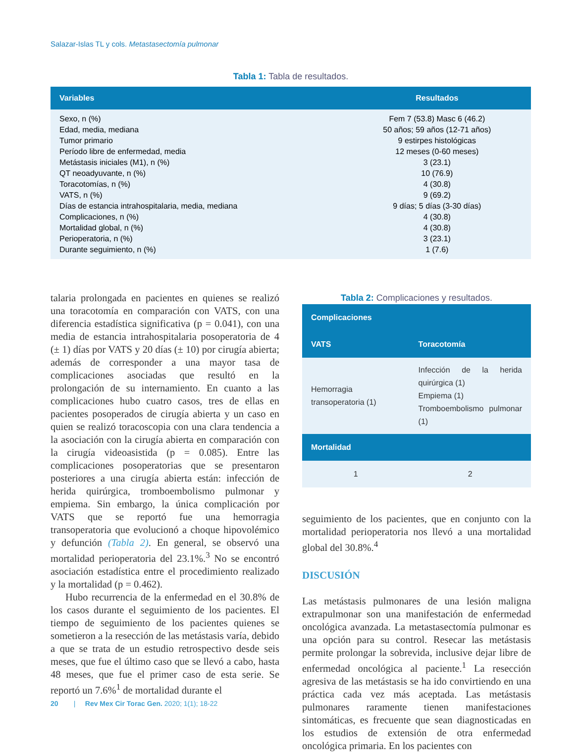Salazar-Islas TL y cols. Metastasectomía pulmonar
Tabla 1: Tabla de resultados.
| Variables | Resultados |
| --- | --- |
| Sexo, n (%) | Fem 7 (53.8) Masc 6 (46.2) |
| Edad, media, mediana | 50 años; 59 años (12-71 años) |
| Tumor primario | 9 estirpes histológicas |
| Período libre de enfermedad, media | 12 meses (0-60 meses) |
| Metástasis iniciales (M1), n (%) | 3 (23.1) |
| QT neoadyuvante, n (%) | 10 (76.9) |
| Toracotomías, n (%) | 4 (30.8) |
| VATS, n (%) | 9 (69.2) |
| Días de estancia intrahospitalaria, media, mediana | 9 días; 5 días (3-30 días) |
| Complicaciones, n (%) | 4 (30.8) |
| Mortalidad global, n (%) | 4 (30.8) |
| Perioperatoria, n (%) | 3 (23.1) |
| Durante seguimiento, n (%) | 1 (7.6) |
talaria prolongada en pacientes en quienes se realizó una toracotomía en comparación con VATS, con una diferencia estadística significativa (p = 0.041), con una media de estancia intrahospitalaria posoperatoria de 4 (± 1) días por VATS y 20 días (± 10) por cirugía abierta; además de corresponder a una mayor tasa de complicaciones asociadas que resultó en la prolongación de su internamiento. En cuanto a las complicaciones hubo cuatro casos, tres de ellas en pacientes posoperados de cirugía abierta y un caso en quien se realizó toracoscopia con una clara tendencia a la asociación con la cirugía abierta en comparación con la cirugía videoasistida (p = 0.085). Entre las complicaciones posoperatorias que se presentaron posteriores a una cirugía abierta están: infección de herida quirúrgica, tromboembolismo pulmonar y empiema. Sin embargo, la única complicación por VATS que se reportó fue una hemorragia transoperatoria que evolucionó a choque hipovolémico y defunción (Tabla 2). En general, se observó una mortalidad perioperatoria del 23.1%.<sup>3</sup> No se encontró asociación estadística entre el procedimiento realizado y la mortalidad (p = 0.462).
Hubo recurrencia de la enfermedad en el 30.8% de los casos durante el seguimiento de los pacientes. El tiempo de seguimiento de los pacientes quienes se sometieron a la resección de las metástasis varía, debido a que se trata de un estudio retrospectivo desde seis meses, que fue el último caso que se llevó a cabo, hasta 48 meses, que fue el primer caso de esta serie. Se reportó un 7.6%<sup>1</sup> de mortalidad durante el
Tabla 2: Complicaciones y resultados.
| Complicaciones | |
| --- | --- |
| VATS | Toracotomía |
| Hemorragia transoperatoria (1) | Infección de la herida quirúrgica (1) Empiema (1) Tromboembolismo pulmonar (1) |
| Mortalidad | |
| 1 | 2 |
seguimiento de los pacientes, que en conjunto con la mortalidad perioperatoria nos llevó a una mortalidad global del 30.8%.<sup>4</sup>
DISCUSIÓN
Las metástasis pulmonares de una lesión maligna extrapulmonar son una manifestación de enfermedad oncológica avanzada. La metastasectomía pulmonar es una opción para su control. Resecar las metástasis permite prolongar la sobrevida, inclusive dejar libre de enfermedad oncológica al paciente.<sup>1</sup> La resección agresiva de las metástasis se ha ido convirtiendo en una práctica cada vez más aceptada. Las metástasis pulmonares raramente tienen manifestaciones sintomáticas, es frecuente que sean diagnosticadas en los estudios de extensión de otra enfermedad oncológica primaria. En los pacientes con
20 | Rev Mex Cir Torac Gen. 2020; 1(1); 18-22